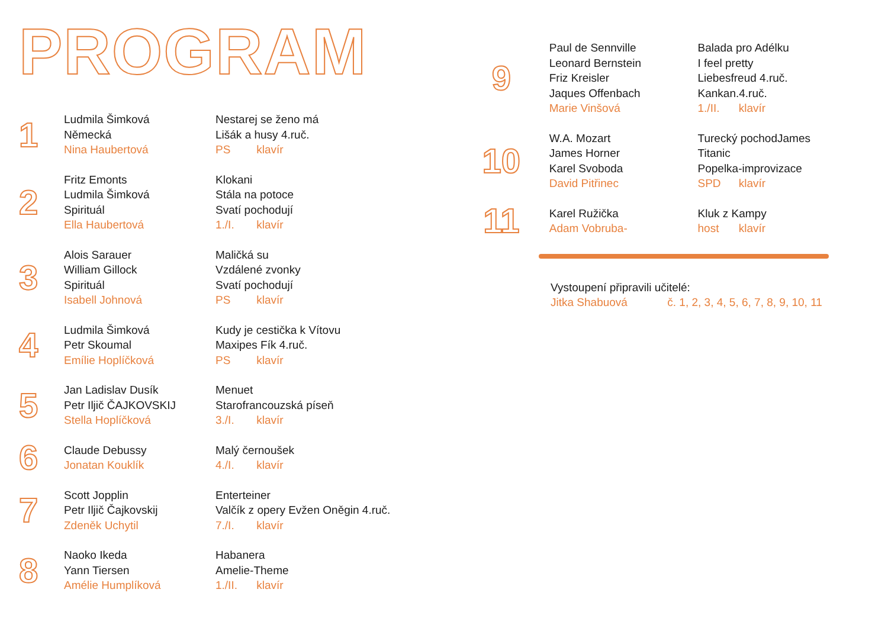PROGRAM
1
Ludmila Šimková
Německá
Nina Haubertová
Nestarej se ženo má
Lišák a husy 4.ruč.
PS klavír
2
Fritz Emonts
Ludmila Šimková
Spirituál
Ella Haubertová
Klokani
Stála na potoce
Svatí pochodují
1./I. klavír
3
Alois Sarauer
William Gillock
Spirituál
Isabell Johnová
Maličká su
Vzdálené zvonky
Svatí pochodují
PS klavír
4
Ludmila Šimková
Petr Skoumal
Emílie Hoplíčková
Kudy je cestička k Vítovu
Maxipes Fík 4.ruč.
PS klavír
5
Jan Ladislav Dusík
Petr Iljič ČAJKOVSKIJ
Stella Hoplíčková
Menuet
Starofrancouzská píseň
3./I. klavír
6
Claude Debussy
Jonatan Kouklík
Malý černoušek
4./I. klavír
7
Scott Jopplin
Petr Iljič Čajkovskij
Zdeněk Uchytil
Enterteiner
Valčík z opery Evžen Oněgin 4.ruč.
7./I. klavír
8
Naoko Ikeda
Yann Tiersen
Amélie Humplíková
Habanera
Amelie-Theme
1./II. klavír
9
Paul de Sennville
Leonard Bernstein
Friz Kreisler
Jaques Offenbach
Marie Vinšová
Balada pro Adélku
I feel pretty
Liebesfreud 4.ruč.
Kankan.4.ruč.
1./II. klavír
10
W.A. Mozart
James Horner
Karel Svoboda
David Pitřinec
Turecký pochodJames
Titanic
Popelka-improvizace
SPD klavír
11
Karel Ružička
Adam Vobruba-
Kluk z Kampy
host klavír
Vystoupení připravili učitelé:
Jitka Shabuová č. 1, 2, 3, 4, 5, 6, 7, 8, 9, 10, 11